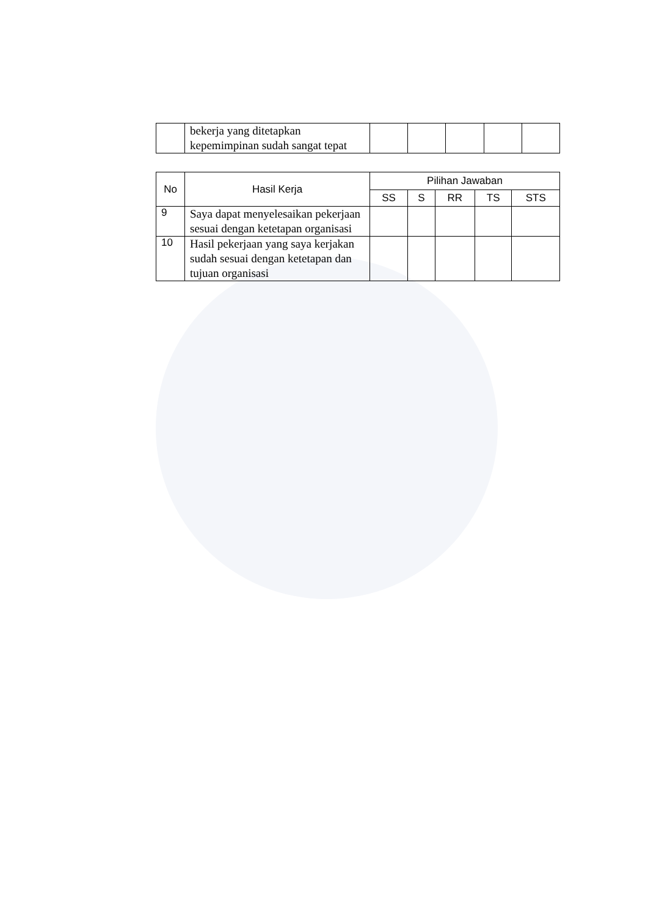| | bekerja yang ditetapkan kepemimpinan sudah sangat tepat | | | | | |
| No | Hasil Kerja | Pilihan Jawaban | | | | |
| --- | --- | --- | --- | --- | --- | --- |
| | | SS | S | RR | TS | STS |
| 9 | Saya dapat menyelesaikan pekerjaan sesuai dengan ketetapan organisasi | | | | | |
| 10 | Hasil pekerjaan yang saya kerjakan sudah sesuai dengan ketetapan dan tujuan organisasi | | | | | |